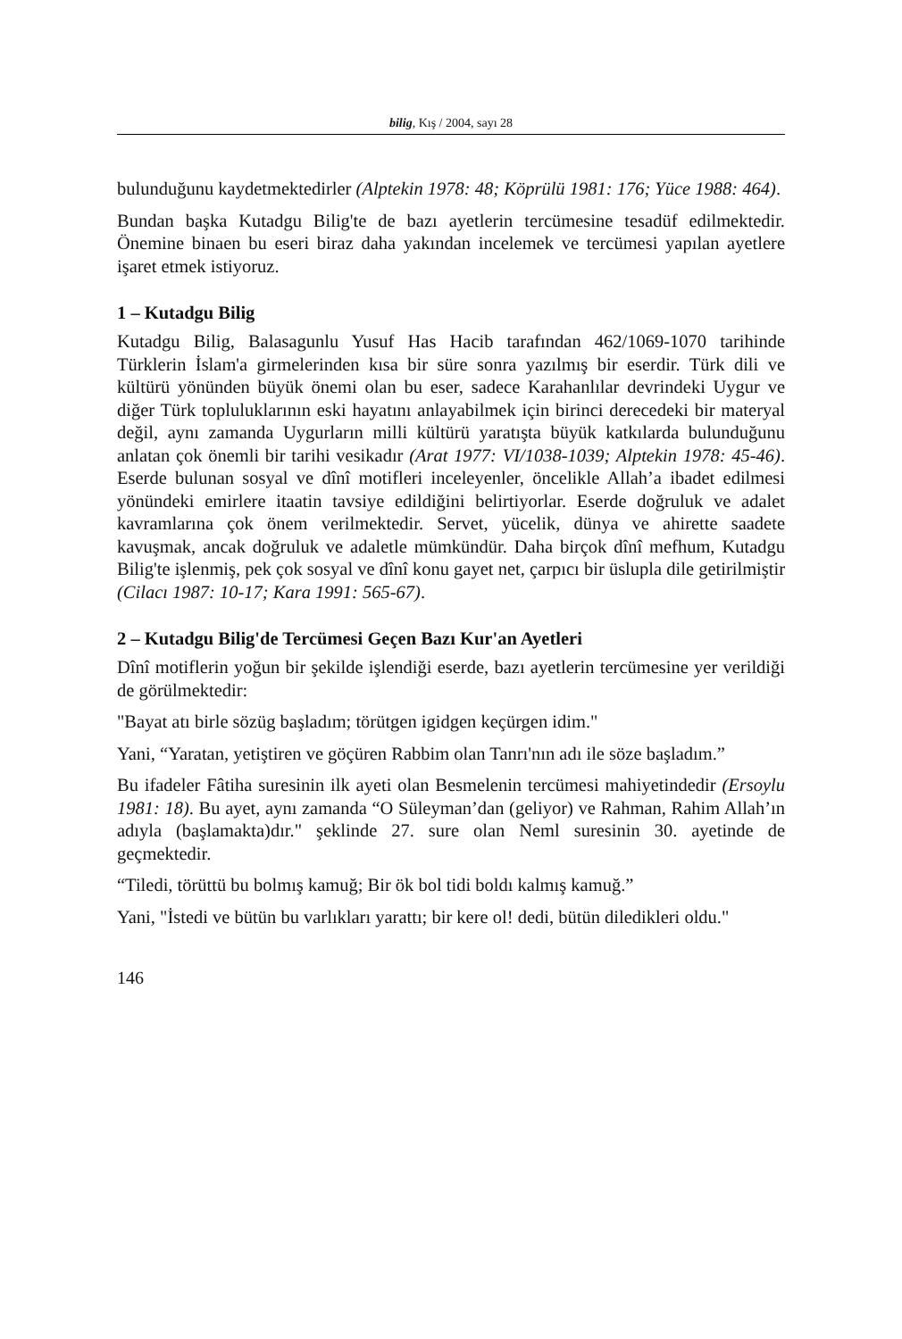bilig, Kış / 2004, sayı 28
bulunduğunu kaydetmektedirler (Alptekin 1978: 48; Köprülü 1981: 176; Yüce 1988: 464).
Bundan başka Kutadgu Bilig'te de bazı ayetlerin tercümesine tesadüf edilmektedir. Önemine binaen bu eseri biraz daha yakından incelemek ve tercümesi yapılan ayetlere işaret etmek istiyoruz.
1 – Kutadgu Bilig
Kutadgu Bilig, Balasagunlu Yusuf Has Hacib tarafından 462/1069-1070 tarihinde Türklerin İslam'a girmelerinden kısa bir süre sonra yazılmış bir eserdir. Türk dili ve kültürü yönünden büyük önemi olan bu eser, sadece Karahanlılar devrindeki Uygur ve diğer Türk topluluklarının eski hayatını anlayabilmek için birinci derecedeki bir materyal değil, aynı zamanda Uygurların milli kültürü yaratışta büyük katkılarda bulunduğunu anlatan çok önemli bir tarihi vesikadır (Arat 1977: VI/1038-1039; Alptekin 1978: 45-46). Eserde bulunan sosyal ve dînî motifleri inceleyenler, öncelikle Allah’a ibadet edilmesi yönündeki emirlere itaatin tavsiye edildiğini belirtiyorlar. Eserde doğruluk ve adalet kavramlarına çok önem verilmektedir. Servet, yücelik, dünya ve ahirette saadete kavuşmak, ancak doğruluk ve adaletle mümkündür. Daha birçok dînî mefhum, Kutadgu Bilig'te işlenmiş, pek çok sosyal ve dînî konu gayet net, çarpıcı bir üslupla dile getirilmiştir (Cilacı 1987: 10-17; Kara 1991: 565-67).
2 – Kutadgu Bilig'de Tercümesi Geçen Bazı Kur'an Ayetleri
Dînî motiflerin yoğun bir şekilde işlendiği eserde, bazı ayetlerin tercümesine yer verildiği de görülmektedir:
"Bayat atı birle sözüg başladım; törütgen igidgen keçürgen idim."
Yani, “Yaratan, yetiştiren ve göçüren Rabbim olan Tanrı'nın adı ile söze başladım.”
Bu ifadeler Fâtiha suresinin ilk ayeti olan Besmelenin tercümesi mahiyetindedir (Ersoylu 1981: 18). Bu ayet, aynı zamanda “O Süleyman’dan (geliyor) ve Rahman, Rahim Allah’ın adıyla (başlamakta)dır." şeklinde 27. sure olan Neml suresinin 30. ayetinde de geçmektedir.
“Tiledi, törüttü bu bolmış kamuğ; Bir ök bol tidi boldı kalmış kamuğ.”
Yani, "İstedi ve bütün bu varlıkları yarattı; bir kere ol! dedi, bütün diledikleri oldu."
146